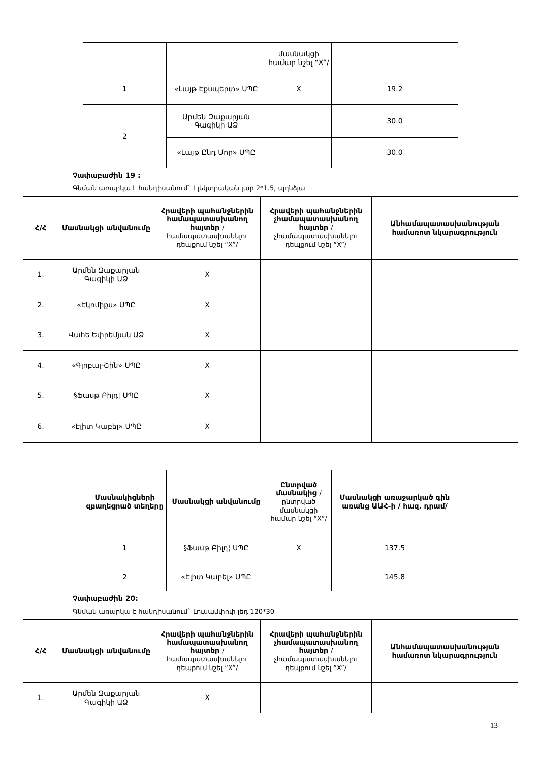| | | մասնակցի համար նշել “X”/ | |
| 1 | «Լայթ Էքսպերտ» ՍՊԸ | X | 19.2 |
| 2 | Արմեն Զաքարյան Գագիկի ԱՁ | | 30.0 |
| | «Լայթ Ընդ Մոր» ՍՊԸ | | 30.0 |
Չափաբաժին 19 :
Գնման առարկա է հանդիսանում` Էլեկտրական լար 2*1.5, պղնձյա
| Հ/Հ | Մասնակցի անվանումը | Հրավերի պահանջներին համապատասխանող հայտեր /համապատասխանելու դեպքում նշել “X”/ | Հրավերի պահանջներին չհամապատասխանող հայտեր /չհամապատասխանելու դեպքում նշել “X”/ | Անհամապատասխանության համառոտ նկարագրություն |
| --- | --- | --- | --- | --- |
| 1. | Արմեն Զաքարյան Գագիկի ԱՁ | X | | |
| 2. | «Էկոմիքս» ՍՊԸ | X | | |
| 3. | Վահե Եփրեմյան ԱՁ | X | | |
| 4. | «Գլոբալ-Շին» ՍՊԸ | X | | |
| 5. | §Ֆասթ Բիլդ¦ ՍՊԸ | X | | |
| 6. | «Էլիտ Կաբել» ՍՊԸ | X | | |
| Մասնակիցների զբաղեցրած տեղերը | Մասնակցի անվանումը | Ընտրված մասնակից /ընտրված մասնակցի համար նշել “X”/ | Մասնակցի առաջարկած գին առանց ԱԱՀ-ի / հազ. դրամ/ |
| --- | --- | --- | --- |
| 1 | §Ֆասթ Բիլդ¦ ՍՊԸ | X | 137.5 |
| 2 | «Էլիտ Կաբել» ՍՊԸ | | 145.8 |
Չափաբաժին 20:
Գնման առարկա է հանդիսանում` Լուսամփոփ լեդ 120*30
| Հ/Հ | Մասնակցի անվանումը | Հրավերի պահանջներին համապատասխանող հայտեր /համապատասխանելու դեպքում նշել “X”/ | Հրավերի պահանջներին չհամապատասխանող հայտեր /չհամապատասխանելու դեպքում նշել “X”/ | Անհամապատասխանության համառոտ նկարագրություն |
| --- | --- | --- | --- | --- |
| 1. | Արմեն Զաքարյան Գագիկի ԱՁ | X | | |
13